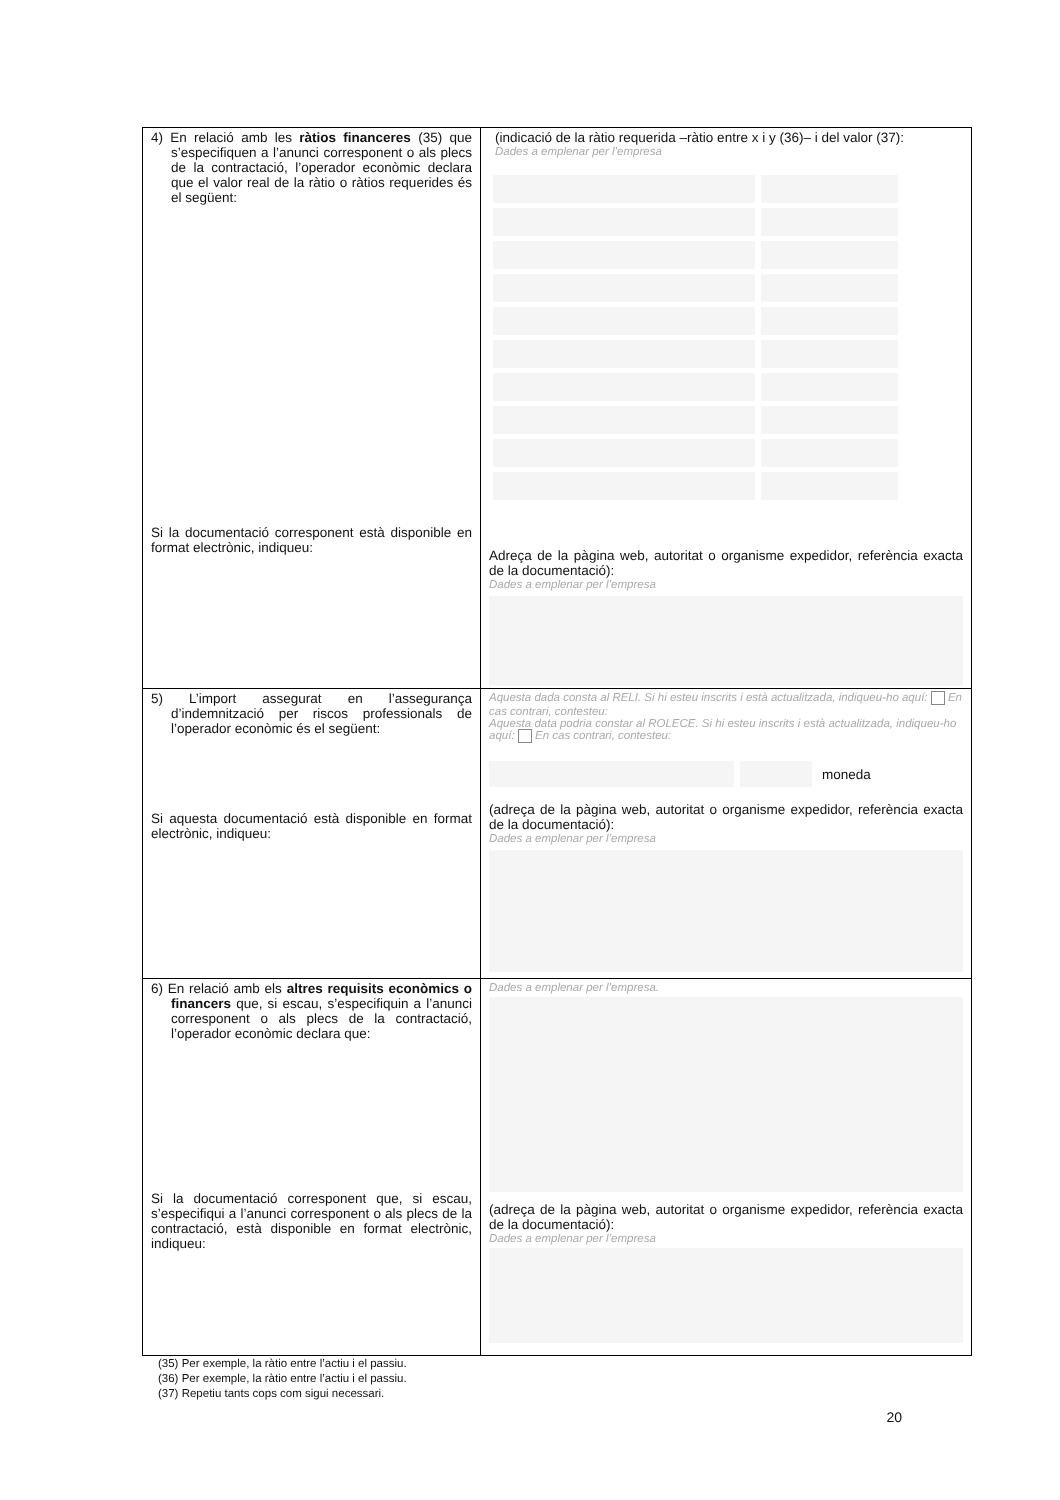| 4) En relació amb les ràtios financeres (35) que s’especifiquen a l’anunci corresponent o als plecs de la contractació, l’operador econòmic declara que el valor real de la ràtio o ràtios requerides és el següent: Si la documentació corresponent està disponible en format electrònic, indiqueu: | (indicació de la ràtio requerida –ràtio entre x i y (36)– i del valor (37): Dades a emplenar per l’empresa Adreça de la pàgina web, autoritat o organisme expedidor, referència exacta de la documentació): Dades a emplenar per l’empresa |
| 5) L’import assegurat en l’assegurança d’indemnització per riscos professionals de l’operador econòmic és el següent: Si aquesta documentació està disponible en format electrònic, indiqueu: | Aquesta dada consta al RELI. Si hi esteu inscrits i està actualitzada, indiqueu-ho aquí: En cas contrari, contesteu: Aquesta data podria constar al ROLECE. Si hi esteu inscrits i està actualitzada, indiqueu-ho aquí: En cas contrari, contesteu: moneda (adreça de la pàgina web, autoritat o organisme expedidor, referència exacta de la documentació): Dades a emplenar per l’empresa |
| 6) En relació amb els altres requisits econòmics o financers que, si escau, s’especifiquin a l’anunci corresponent o als plecs de la contractació, l’operador econòmic declara que: Si la documentació corresponent que, si escau, s’especifiqui a l’anunci corresponent o als plecs de la contractació, està disponible en format electrònic, indiqueu: | Dades a emplenar per l’empresa. (adreça de la pàgina web, autoritat o organisme expedidor, referència exacta de la documentació): Dades a emplenar per l’empresa |
(35) Per exemple, la ràtio entre l’actiu i el passiu.
(36) Per exemple, la ràtio entre l’actiu i el passiu.
(37) Repetiu tants cops com sigui necessari.
20